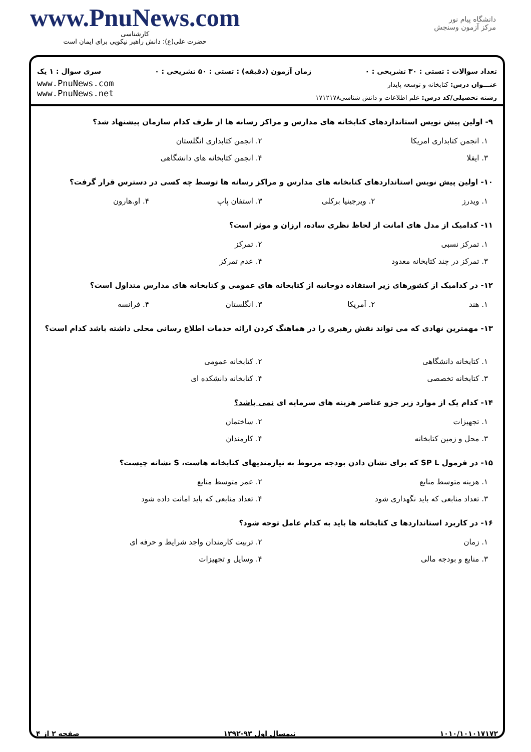www.PnuNews.com
کارشناسی
حضرت علی(ع): دانش راهبر نیکویی برای ایمان است
دانشگاه پیام نور
مرکز آزمون وسنجش
تعداد سوالات : تستی : ۳۰ تشریحی : ۰ زمان آزمون (دقیقه) : تستی : ۵۰ تشریحی : ۰ سری سوال : ۱ یک
www.PnuNews.com
www.PnuNews.net
عنـــوان درس: کتابخانه و توسعه پایدار
رشته تحصیلی/کد درس: علم اطلاعات و دانش شناسی۱۷۱۲۱۷۸
۹- اولین پیش نویس استانداردهای کتابخانه های مدارس و مراکز رسانه ها از طرف کدام سازمان پیشنهاد شد؟
| ۱. انجمن کتابداری امریکا | ۲. انجمن کتابداری انگلستان |
| ۳. ایفلا | ۴. انجمن کتابخانه های دانشگاهی |
۱۰- اولین پیش نویس استانداردهای کتابخانه های مدارس و مراکز رسانه ها توسط چه کسی در دسترس قرار گرفت؟
| ۱. ویدرز | ۲. ویرجینیا برکلی | ۳. استفان پاپ | ۴. او.هارون |
۱۱- کدامیک از مدل های امانت از لحاظ نظری ساده، ارزان و موثر است؟
| ۱. تمرکز نسبی | ۲. تمرکز |
| ۳. تمرکز در چند کتابخانه معدود | ۴. عدم تمرکز |
۱۲- در کدامیک از کشورهای زیر استفاده دوجانبه از کتابخانه های عمومی و کتابخانه های مدارس متداول است؟
| ۱. هند | ۲. آمریکا | ۳. انگلستان | ۴. فرانسه |
۱۳- مهمترین نهادی که می تواند نقش رهبری را در هماهنگ کردن ارائه خدمات اطلاع رسانی محلی داشته باشد کدام است؟
| ۱. کتابخانه دانشگاهی | ۲. کتابخانه عمومی |
| ۳. کتابخانه تخصصی | ۴. کتابخانه دانشکده ای |
۱۴- کدام یک از موارد زیر جزو عناصر هزینه های سرمایه ای نمی باشد؟
| ۱. تجهیزات | ۲. ساختمان |
| ۳. محل و زمین کتابخانه | ۴. کارمندان |
۱۵- در فرمول SP L که برای نشان دادن بودجه مربوط به نیازمندیهای کتابخانه هاست، S نشانه چیست؟
| ۱. هزینه متوسط منابع | ۲. عمر متوسط منابع |
| ۳. تعداد منابعی که باید نگهداری شود | ۴. تعداد منابعی که باید امانت داده شود |
۱۶- در کاربرد استانداردها ی کتابخانه ها باید به کدام عامل توجه شود؟
| ۱. زمان | ۲. تربیت کارمندان واجد شرایط و حرفه ای |
| ۳. منابع و بودجه مالی | ۴. وسایل و تجهیزات |
صفحه ۲ از ۴ نیمسال اول ۹۳-۱۳۹۲ ۱۰۱۰/۱۰۱۰۱۷۱۷۲